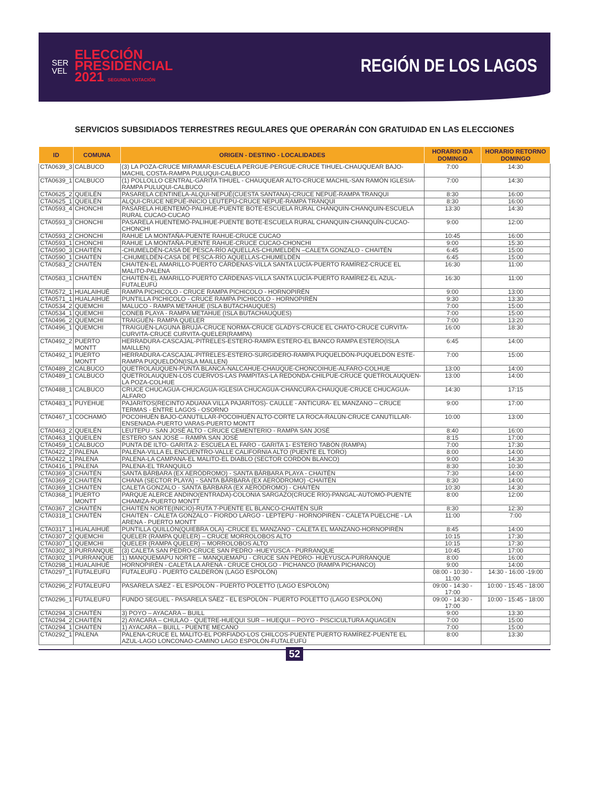SER
VEL
ELECCIÓN
PRESIDENCIAL
2021 SEGUNDA VOTACIÓN
REGIÓN DE LOS LAGOS
SERVICIOS SUBSIDIADOS TERRESTRES REGULARES QUE OPERARÁN CON GRATUIDAD EN LAS ELECCIONES
| ID | COMUNA | ORIGEN - DESTINO - LOCALIDADES | HORARIO IDA DOMINGO | HORARIO RETORNO DOMINGO |
| --- | --- | --- | --- | --- |
| CTA0639_3 | CALBUCO | (3) LA POZA-CRUCE MIRAMAR-ESCUELA PERGUE-PERGUE-CRUCE TIHUEL-CHAUQUEAR BAJO-MACHIL COSTA-RAMPA PULUQUI-CALBUCO | 7:00 | 14:30 |
| CTA0639_1 | CALBUCO | (1) POLLOLLO CENTRAL-GARITA TIHUEL - CHAUQUEAR ALTO-CRUCE MACHIL-SAN RAMÓN IGLESIA-RAMPA PULUQUI-CALBUCO | 7:00 | 14:30 |
| CTA0625_2 | QUEILÉN | PASARELA CENTINELA-ALQUI-NEPUÉ(CUESTA SANTANA)-CRUCE NEPUÉ-RAMPA TRANQUI | 8:30 | 16:00 |
| CTA0625_1 | QUEILÉN | ALQUI-CRUCE NEPUÉ-INICIO LEUTEPU-CRUCE NEPUÉ-RAMPA TRANQUI | 8:30 | 16:00 |
| CTA0593_4 | CHONCHI | PASARELA HUENTEMÓ-PALIHUE-PUENTE BOTE-ESCUELA RURAL CHANQUIN-CHANQUIN-ESCUELA RURAL CUCAO-CUCAO | 13:30 | 14:30 |
| CTA0593_3 | CHONCHI | PASARELA HUENTEMÓ-PALIHUE-PUENTE BOTE-ESCUELA RURAL CHANQUIN-CHANQUÍN-CUCAO-CHONCHI | 9:00 | 12:00 |
| CTA0593_2 | CHONCHI | RAHUE LA MONTAÑA-PUENTE RAHUE-CRUCE CUCAO | 10:45 | 16:00 |
| CTA0593_1 | CHONCHI | RAHUE LA MONTAÑA-PUENTE RAHUE-CRUCE CUCAO-CHONCHI | 9:00 | 15:30 |
| CTA0590_3 | CHAITÉN | -CHUMELDÉN-CASA DE PESCA-RÍO AQUELLAS-CHUMELDÉN –CALETA GONZALO - CHAITÉN | 6:45 | 15:00 |
| CTA0590_1 | CHAITÉN | -CHUMELDÉN-CASA DE PESCA-RÍO AQUELLAS-CHUMELDÉN | 6:45 | 15:00 |
| CTA0583_2 | CHAITÉN | CHAITÉN-EL AMARILLO-PUERTO CÁRDENAS-VILLA SANTA LUCÍA-PUERTO RAMÍREZ-CRUCE EL MALITO-PALENA | 16:30 | 11:00 |
| CTA0583_1 | CHAITÉN | CHAITÉN-EL AMARILLO-PUERTO CÁRDENAS-VILLA SANTA LUCÍA-PUERTO RAMÍREZ-EL AZUL-FUTALEUFÚ | 16:30 | 11:00 |
| CTA0572_1 | HUALAIHUÉ | RAMPA PICHICOLO - CRUCE RAMPA PICHICOLO - HORNOPIRÉN | 9:00 | 13:00 |
| CTA0571_1 | HUALAIHUÉ | PUNTILLA PICHICOLO - CRUCE RAMPA PICHICOLO - HORNOPIRÉN | 9:30 | 13:30 |
| CTA0534_2 | QUEMCHI | MALUCO - RAMPA METAHUE (ISLA BUTACHAUQUES) | 7:00 | 15:00 |
| CTA0534_1 | QUEMCHI | CONEB PLAYA - RAMPA METAHUE (ISLA BUTACHAUQUES) | 7:00 | 15:00 |
| CTA0496_2 | QUEMCHI | TRAIGUÉN- RAMPA QUELER | 7:00 | 13:20 |
| CTA0496_1 | QUEMCHI | TRAIGUÉN-LAGUNA BRUJA-CRUCE NORMA-CRUCE GLADYS-CRUCE EL CHATO-CRUCE CURVITA-CURVITA-CRUCE CURVITA-QUELER(RAMPA) | 16:00 | 18:30 |
| CTA0492_2 | PUERTO MONTT | HERRADURA-CASCAJAL-PITRELES-ESTERO-RAMPA ESTERO-EL BANCO RAMPA ESTERO(ISLA MAILLEN) | 6:45 | 14:00 |
| CTA0492_1 | PUERTO MONTT | HERRADURA-CASCAJAL-PITRELES-ESTERO-SURGIDERO-RAMPA PUQUELDÓN-PUQUELDÓN ESTE-RAMPA PUQUELDÓN(ISLA MAILLEN) | 7:00 | 15:00 |
| CTA0489_2 | CALBUCO | QUETROLAUQUEN-PUNTA BLANCA-NALCAHUE-CHAUQUE-CHONCOIHUE-ALFARO-COLHUE | 13:00 | 14:00 |
| CTA0489_1 | CALBUCO | QUETROLAUQUEN-LOS CUERVOS-LAS PAMPITAS-LA REDONDA-CHILPUE-CRUCE QUETROLAUQUEN-LA POZA-COLHUE | 13:00 | 14:00 |
| CTA0488_1 | CALBUCO | CRUCE CHUCAGUA-CHUCAGUA-IGLESIA CHUCAGUA-CHANCURA-CHAUQUE-CRUCE CHUCAGUA-ALFARO | 14:30 | 17:15 |
| CTA0483_1 | PUYEHUE | PAJARITOS(RECINTO ADUANA VILLA PAJARITOS)- CAULLE - ANTICURA- EL MANZANO – CRUCE TERMAS - ENTRE LAGOS - OSORNO | 9:00 | 17:00 |
| CTA0467_1 | COCHAMÓ | POCOIHUÉN BAJO-CANUTILLAR-POCOIHUÉN ALTO-CORTE LA ROCA-RALÚN-CRUCE CANUTILLAR-ENSENADA-PUERTO VARAS-PUERTO MONTT | 10:00 | 13:00 |
| CTA0463_2 | QUEILÉN | LEUTEPU - SAN JOSÉ ALTO - CRUCE CEMENTERIO - RAMPA SAN JOSÉ | 8:40 | 16:00 |
| CTA0463_1 | QUEILÉN | ESTERO SAN JOSÉ – RAMPA SAN JOSÉ | 8:15 | 17:00 |
| CTA0459_1 | CALBUCO | PUNTA DE ILTO- GARITA 2- ESCUELA EL FARO - GARITA 1- ESTERO TABÓN (RAMPA) | 7:00 | 17:30 |
| CTA0422_2 | PALENA | PALENA-VILLA EL ENCUENTRO-VALLE CALIFORNIA ALTO (PUENTE EL TORO) | 8:00 | 14:00 |
| CTA0422_1 | PALENA | PALENA-LA CAMPANA-EL MALITO-EL DIABLO (SECTOR CORDÓN BLANCO) | 9:00 | 14:30 |
| CTA0416_1 | PALENA | PALENA-EL TRANQUILO | 8:30 | 10:30 |
| CTA0369_3 | CHAITÉN | SANTA BÁRBARA (EX AERÓDROMO) - SANTA BÁRBARA PLAYA - CHAITÉN | 7:30 | 14:00 |
| CTA0369_2 | CHAITÉN | CHANA (SECTOR PLAYA) - SANTA BÁRBARA (EX AERÓDROMO) -CHAITÉN | 8:30 | 14:00 |
| CTA0369_1 | CHAITÉN | CALETA GONZALO - SANTA BÁRBARA (EX AERÓDROMO) - CHAITÉN | 10:30 | 14:30 |
| CTA0368_1 | PUERTO MONTT | PARQUE ALERCE ANDINO(ENTRADA)-COLONIA SARGAZO(CRUCE RÍO)-PANGAL-AUTOMÓ-PUENTE CHAMIZA-PUERTO MONTT | 8:00 | 12:00 |
| CTA0367_2 | CHAITÉN | CHAITÉN NORTE(INICIO)-RUTA 7-PUENTE EL BLANCO-CHAITÉN SUR | 8:30 | 12:30 |
| CTA0318_1 | CHAITÉN | CHAITÉN - CALETA GONZALO - FIORDO LARGO - LEPTEPU - HORNOPIRÉN - CALETA PUELCHE - LA ARENA - PUERTO MONTT | 11:00 | 7:00 |
| CTA0317_1 | HUALAIHUÉ | PUNTILLA QUILLÓN(QUIEBRA OLA) -CRUCE EL MANZANO - CALETA EL MANZANO-HORNOPIRÉN | 8:45 | 14:00 |
| CTA0307_2 | QUEMCHI | QUELER (RAMPA QUELER) – CRUCE MORROLOBOS ALTO | 10:15 | 17:30 |
| CTA0307_1 | QUEMCHI | QUELER (RAMPA QUELER) – MORROLOBOS ALTO | 10:15 | 17:30 |
| CTA0302_3 | PURRANQUE | (3) CALETA SAN PEDRO-CRUCE SAN PEDRO -HUEYUSCA - PURRANQUE | 10:45 | 17:00 |
| CTA0302_1 | PURRANQUE | 1) MANQUEMAPU NORTE – MANQUEMAPU - CRUCE SAN PEDRO- HUEYUSCA-PURRANQUE | 8:00 | 16:00 |
| CTA0298_1 | HUALAIHUÉ | HORNOPIRÉN - CALETA LA ARENA - CRUCE CHOLGO - PICHANCO (RAMPA PICHANCO) | 9:00 | 14:00 |
| CTA0297_1 | FUTALEUFÚ | FUTALEUFÚ - PUERTO CALDERÓN (LAGO ESPOLÓN) | 08:00 - 10:30 - 11:00 | 14:30 - 16:00 -19:00 |
| CTA0296_2 | FUTALEUFÚ | PASARELA SÁEZ - EL ESPOLÓN - PUERTO POLETTO (LAGO ESPOLÓN) | 09:00 - 14:30 - 17:00 | 10:00 - 15:45 - 18:00 |
| CTA0296_1 | FUTALEUFÚ | FUNDO SEGUEL - PASARELA SÁEZ - EL ESPOLÓN - PUERTO POLETTO (LAGO ESPOLÓN) | 09:00 - 14:30 - 17:00 | 10:00 - 15:45 - 18:00 |
| CTA0294_3 | CHAITÉN | 3) POYO – AYACARA – BUILL | 9:00 | 13:30 |
| CTA0294_2 | CHAITÉN | 2) AYACARA – CHULAO - QUETRE-HUEQUI SUR – HUEQUI – POYO - PISCICULTURA AQUAGEN | 7:00 | 15:00 |
| CTA0294_1 | CHAITÉN | 1) AYACARA – BUILL - PUENTE MECANO | 7:00 | 15:00 |
| CTA0292_1 | PALENA | PALENA-CRUCE EL MALITO-EL PORFIADO-LOS CHILCOS-PUENTE PUERTO RAMÍREZ-PUENTE EL AZUL-LAGO LONCONAO-CAMINO LAGO ESPOLÓN-FUTALEUFÚ | 8:00 | 13:30 |
52